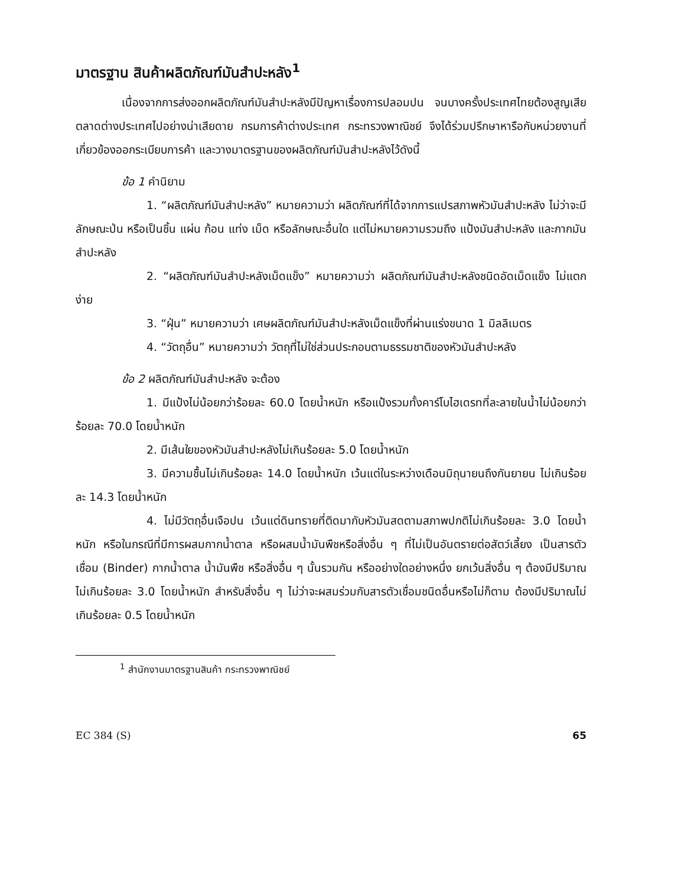มาตรฐาน สินค้าผลิตภัณฑ์มันสำปะหลัง<sup>1</sup>
เนื่องจากการส่งออกผลิตภัณฑ์มันสำปะหลังมีปัญหาเรื่องการปลอมปน จนบางครั้งประเทศไทยต้องสูญเสียตลาดต่างประเทศไปอย่างน่าเสียดาย กรมการค้าต่างประเทศ กระทรวงพาณิชย์ จึงได้ร่วมปรึกษาหารือกับหน่วยงานที่เกี่ยวข้องออกระเบียบการค้า และวางมาตรฐานของผลิตภัณฑ์มันสำปะหลังไว้ดังนี้
ข้อ 1 คำนิยาม
1. “ผลิตภัณฑ์มันสำปะหลัง” หมายความว่า ผลิตภัณฑ์ที่ได้จากการแปรสภาพหัวมันสำปะหลัง ไม่ว่าจะมีลักษณะป่น หรือเป็นชิ้น แผ่น ก้อน แท่ง เม็ด หรือลักษณะอื่นใด แต่ไม่หมายความรวมถึง แป้งมันสำปะหลัง และกากมันสำปะหลัง
2. “ผลิตภัณฑ์มันสำปะหลังเม็ดแข็ง” หมายความว่า ผลิตภัณฑ์มันสำปะหลังชนิดอัดเม็ดแข็ง ไม่แตกง่าย
3. “ฝุ่น” หมายความว่า เศษผลิตภัณฑ์มันสำปะหลังเม็ดแข็งที่ผ่านแร่งขนาด 1 มิลลิเมตร
4. “วัตถุอื่น” หมายความว่า วัตถุที่ไม่ใช่ส่วนประกอบตามธรรมชาติของหัวมันสำปะหลัง
ข้อ 2 ผลิตภัณฑ์มันสำปะหลัง จะต้อง
1. มีแป้งไม่น้อยกว่าร้อยละ 60.0 โดยน้ำหนัก หรือแป้งรวมทั้งคาร์โบไฮเดรทที่ละลายในน้ำไม่น้อยกว่าร้อยละ 70.0 โดยน้ำหนัก
2. มีเส้นใยของหัวมันสำปะหลังไม่เกินร้อยละ 5.0 โดยน้ำหนัก
3. มีความชื้นไม่เกินร้อยละ 14.0 โดยน้ำหนัก เว้นแต่ในระหว่างเดือนมิถุนายนถึงกันยายน ไม่เกินร้อยละ 14.3 โดยน้ำหนัก
4. ไม่มีวัตถุอื่นเจือปน เว้นแต่ดินทรายที่ติดมากับหัวมันสดตามสภาพปกติไม่เกินร้อยละ 3.0 โดยน้ำหนัก หรือในกรณีที่มีการผสมกากน้ำตาล หรือผสมน้ำมันพืชหรือสิ่งอื่น ๆ ที่ไม่เป็นอันตรายต่อสัตว์เลี้ยง เป็นสารตัวเชื่อม (Binder) กากน้ำตาล น้ำมันพืช หรือสิ่งอื่น ๆ นั้นรวมกัน หรืออย่างใดอย่างหนึ่ง ยกเว้นสิ่งอื่น ๆ ต้องมีปริมาณไม่เกินร้อยละ 3.0 โดยน้ำหนัก สำหรับสิ่งอื่น ๆ ไม่ว่าจะผสมร่วมกับสารตัวเชื่อมชนิดอื่นหรือไม่ก็ตาม ต้องมีปริมาณไม่เกินร้อยละ 0.5 โดยน้ำหนัก
<sup>1</sup> สำนักงานมาตรฐานสินค้า กระทรวงพาณิชย์
EC 384 (S) 65